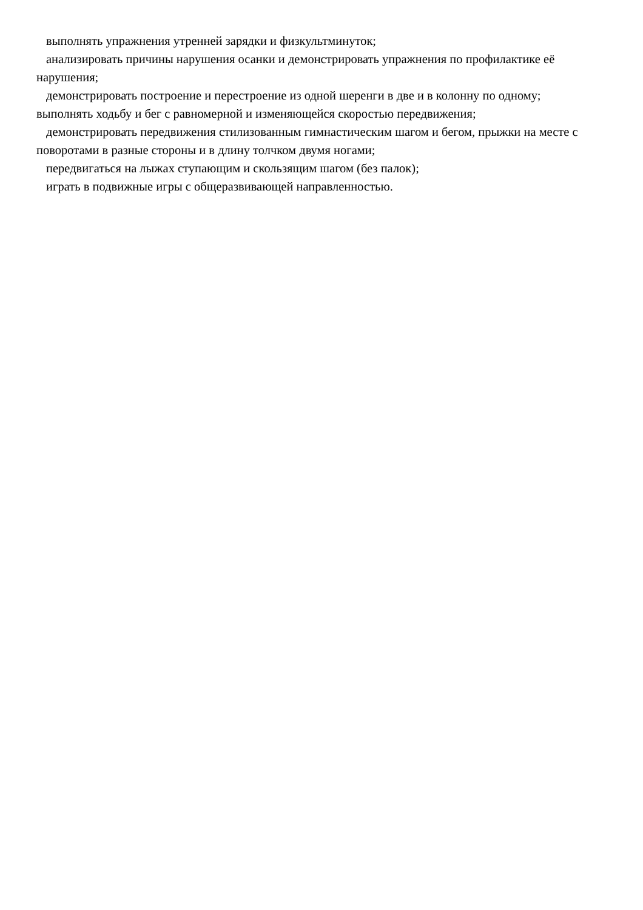выполнять упражнения утренней зарядки и физкультминуток;
анализировать причины нарушения осанки и демонстрировать упражнения по профилактике её нарушения;
демонстрировать построение и перестроение из одной шеренги в две и в колонну по одному;
выполнять ходьбу и бег с равномерной и изменяющейся скоростью передвижения;
демонстрировать передвижения стилизованным гимнастическим шагом и бегом, прыжки на месте с поворотами в разные стороны и в длину толчком двумя ногами;
передвигаться на лыжах ступающим и скользящим шагом (без палок);
играть в подвижные игры с общеразвивающей направленностью.